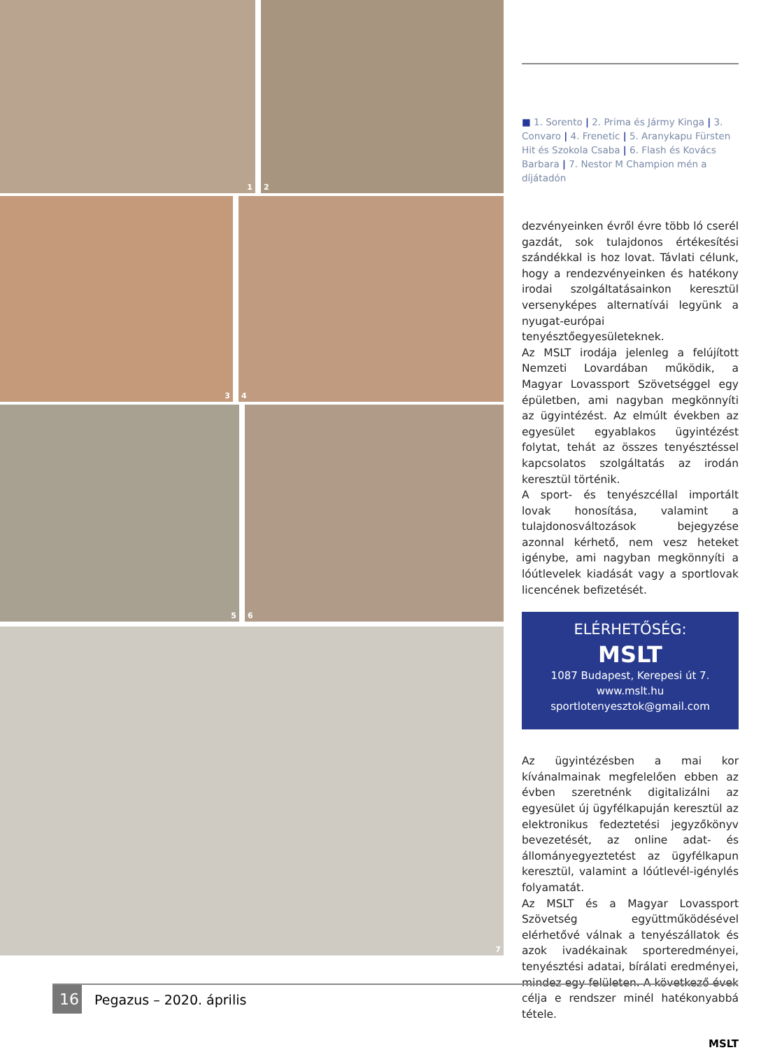1 2
3 4
5 6
7
■ 1. Sorento | 2. Prima és Jármy Kinga | 3. Convaro | 4. Frenetic | 5. Aranykapu Fürsten Hit és Szokola Csaba | 6. Flash és Kovács Barbara | 7. Nestor M Champion mén a díjátadón
dezvényeinken évről évre több ló cserél gazdát, sok tulajdonos értékesítési szándékkal is hoz lovat. Távlati célunk, hogy a rendezvényeinken és hatékony irodai szolgáltatásainkon keresztül versenyképes alternatívái legyünk a nyugat-európai tenyésztőegyesületeknek.
Az MSLT irodája jelenleg a felújított Nemzeti Lovardában működik, a Magyar Lovassport Szövetséggel egy épületben, ami nagyban megkönnyíti az ügyintézést. Az elmúlt években az egyesület egyablakos ügyintézést folytat, tehát az összes tenyésztéssel kapcsolatos szolgáltatás az irodán keresztül történik.
A sport- és tenyészcéllal importált lovak honosítása, valamint a tulajdonosváltozások bejegyzése azonnal kérhető, nem vesz heteket igénybe, ami nagyban megkönnyíti a lóútlevelek kiadását vagy a sportlovak licencének befizetését.
ELÉRHETŐSÉG:
MSLT
1087 Budapest, Kerepesi út 7.
www.mslt.hu
sportlotenyesztok@gmail.com
Az ügyintézésben a mai kor kívánalmainak megfelelően ebben az évben szeretnénk digitalizálni az egyesület új ügyfélkapuján keresztül az elektronikus fedeztetési jegyzőkönyv bevezetését, az online adat- és állományegyeztetést az ügyfélkapun keresztül, valamint a lóútlevél-igénylés folyamatát.
Az MSLT és a Magyar Lovassport Szövetség együttműködésével elérhetővé válnak a tenyészállatok és azok ivadékainak sporteredményei, tenyésztési adatai, bírálati eredményei, mindez egy felületen. A következő évek célja e rendszer minél hatékonyabbá tétele.
MSLT
16
Pegazus – 2020. április